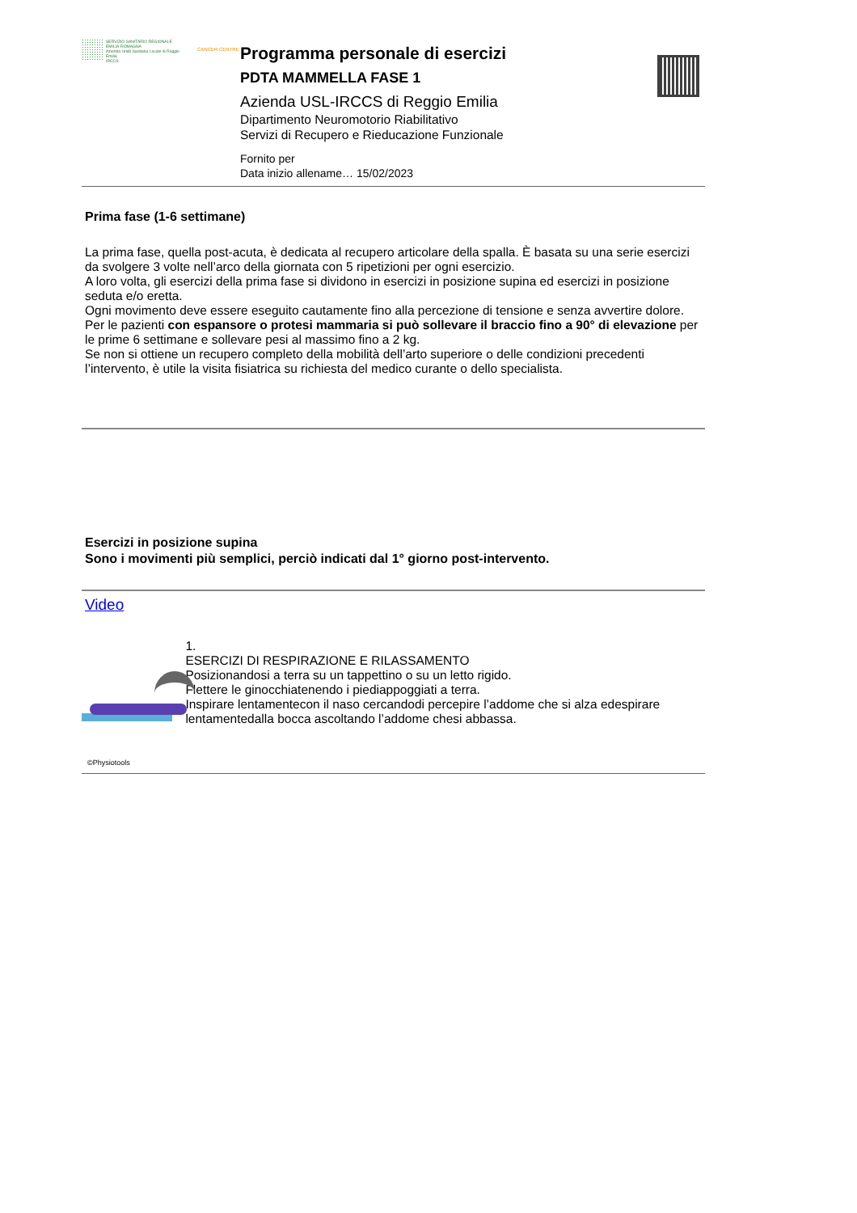SERVIZIO SANITARIO REGIONALE
EMILIA-ROMAGNA
Azienda Unità Sanitaria Locale di Reggio Emilia
IRCCS
CANCER CENTRE
Programma personale di esercizi
PDTA MAMMELLA FASE 1
Azienda USL-IRCCS di Reggio Emilia
Dipartimento Neuromotorio Riabilitativo
Servizi di Recupero e Rieducazione Funzionale
Fornito per
Data inizio allename… 15/02/2023
Prima fase (1-6 settimane)
La prima fase, quella post-acuta, è dedicata al recupero articolare della spalla. È basata su una serie esercizi da svolgere 3 volte nell’arco della giornata con 5 ripetizioni per ogni esercizio.
A loro volta, gli esercizi della prima fase si dividono in esercizi in posizione supina ed esercizi in posizione seduta e/o eretta.
Ogni movimento deve essere eseguito cautamente fino alla percezione di tensione e senza avvertire dolore.
Per le pazienti con espansore o protesi mammaria si può sollevare il braccio fino a 90° di elevazione per le prime 6 settimane e sollevare pesi al massimo fino a 2 kg.
Se non si ottiene un recupero completo della mobilità dell’arto superiore o delle condizioni precedenti l’intervento, è utile la visita fisiatrica su richiesta del medico curante o dello specialista.
Esercizi in posizione supina
Sono i movimenti più semplici, perciò indicati dal 1° giorno post-intervento.
Video
1.
ESERCIZI DI RESPIRAZIONE E RILASSAMENTO
Posizionandosi a terra su un tappettino o su un letto rigido.
Flettere le ginocchiatenendo i piediappoggiati a terra.
Inspirare lentamentecon il naso cercandodi percepire l’addome che si alza edespirare lentamentedalla bocca ascoltando l’addome chesi abbassa.
©Physiotools